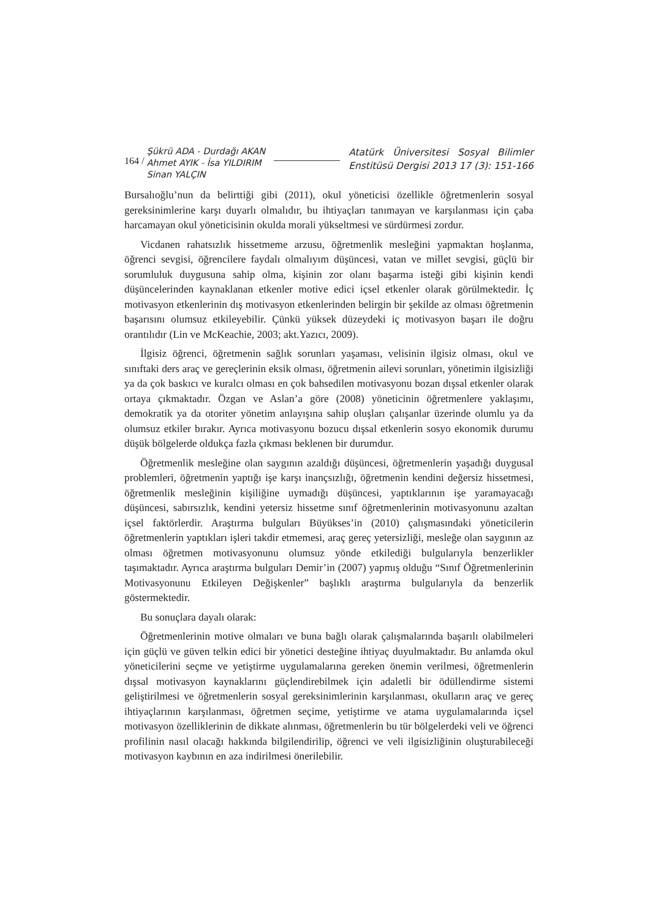164 /
Şükrü ADA - Durdağı AKAN
Ahmet AYIK - İsa YILDIRIM
Sinan YALÇIN
Atatürk Üniversitesi Sosyal Bilimler
Enstitüsü Dergisi 2013 17 (3): 151-166
Bursalıoğlu’nun da belirttiği gibi (2011), okul yöneticisi özellikle öğretmenlerin sosyal gereksinimlerine karşı duyarlı olmalıdır, bu ihtiyaçları tanımayan ve karşılanması için çaba harcamayan okul yöneticisinin okulda morali yükseltmesi ve sürdürmesi zordur.
Vicdanen rahatsızlık hissetmeme arzusu, öğretmenlik mesleğini yapmaktan hoşlanma, öğrenci sevgisi, öğrencilere faydalı olmalıyım düşüncesi, vatan ve millet sevgisi, güçlü bir sorumluluk duygusuna sahip olma, kişinin zor olanı başarma isteği gibi kişinin kendi düşüncelerinden kaynaklanan etkenler motive edici içsel etkenler olarak görülmektedir. İç motivasyon etkenlerinin dış motivasyon etkenlerinden belirgin bir şekilde az olması öğretmenin başarısını olumsuz etkileyebilir. Çünkü yüksek düzeydeki iç motivasyon başarı ile doğru orantılıdır (Lin ve McKeachie, 2003; akt.Yazıcı, 2009).
İlgisiz öğrenci, öğretmenin sağlık sorunları yaşaması, velisinin ilgisiz olması, okul ve sınıftaki ders araç ve gereçlerinin eksik olması, öğretmenin ailevi sorunları, yönetimin ilgisizliği ya da çok baskıcı ve kuralcı olması en çok bahsedilen motivasyonu bozan dışsal etkenler olarak ortaya çıkmaktadır. Özgan ve Aslan’a göre (2008) yöneticinin öğretmenlere yaklaşımı, demokratik ya da otoriter yönetim anlayışına sahip oluşları çalışanlar üzerinde olumlu ya da olumsuz etkiler bırakır. Ayrıca motivasyonu bozucu dışsal etkenlerin sosyo ekonomik durumu düşük bölgelerde oldukça fazla çıkması beklenen bir durumdur.
Öğretmenlik mesleğine olan saygının azaldığı düşüncesi, öğretmenlerin yaşadığı duygusal problemleri, öğretmenin yaptığı işe karşı inançsızlığı, öğretmenin kendini değersiz hissetmesi, öğretmenlik mesleğinin kişiliğine uymadığı düşüncesi, yaptıklarının işe yaramayacağı düşüncesi, sabırsızlık, kendini yetersiz hissetme sınıf öğretmenlerinin motivasyonunu azaltan içsel faktörlerdir. Araştırma bulguları Büyükses’in (2010) çalışmasındaki yöneticilerin öğretmenlerin yaptıkları işleri takdir etmemesi, araç gereç yetersizliği, mesleğe olan saygının az olması öğretmen motivasyonunu olumsuz yönde etkilediği bulgularıyla benzerlikler taşımaktadır. Ayrıca araştırma bulguları Demir’in (2007) yapmış olduğu “Sınıf Öğretmenlerinin Motivasyonunu Etkileyen Değişkenler” başlıklı araştırma bulgularıyla da benzerlik göstermektedir.
Bu sonuçlara dayalı olarak:
Öğretmenlerinin motive olmaları ve buna bağlı olarak çalışmalarında başarılı olabilmeleri için güçlü ve güven telkin edici bir yönetici desteğine ihtiyaç duyulmaktadır. Bu anlamda okul yöneticilerini seçme ve yetiştirme uygulamalarına gereken önemin verilmesi, öğretmenlerin dışsal motivasyon kaynaklarını güçlendirebilmek için adaletli bir ödüllendirme sistemi geliştirilmesi ve öğretmenlerin sosyal gereksinimlerinin karşılanması, okulların araç ve gereç ihtiyaçlarının karşılanması, öğretmen seçime, yetiştirme ve atama uygulamalarında içsel motivasyon özelliklerinin de dikkate alınması, öğretmenlerin bu tür bölgelerdeki veli ve öğrenci profilinin nasıl olacağı hakkında bilgilendirilip, öğrenci ve veli ilgisizliğinin oluşturabileceği motivasyon kaybının en aza indirilmesi önerilebilir.